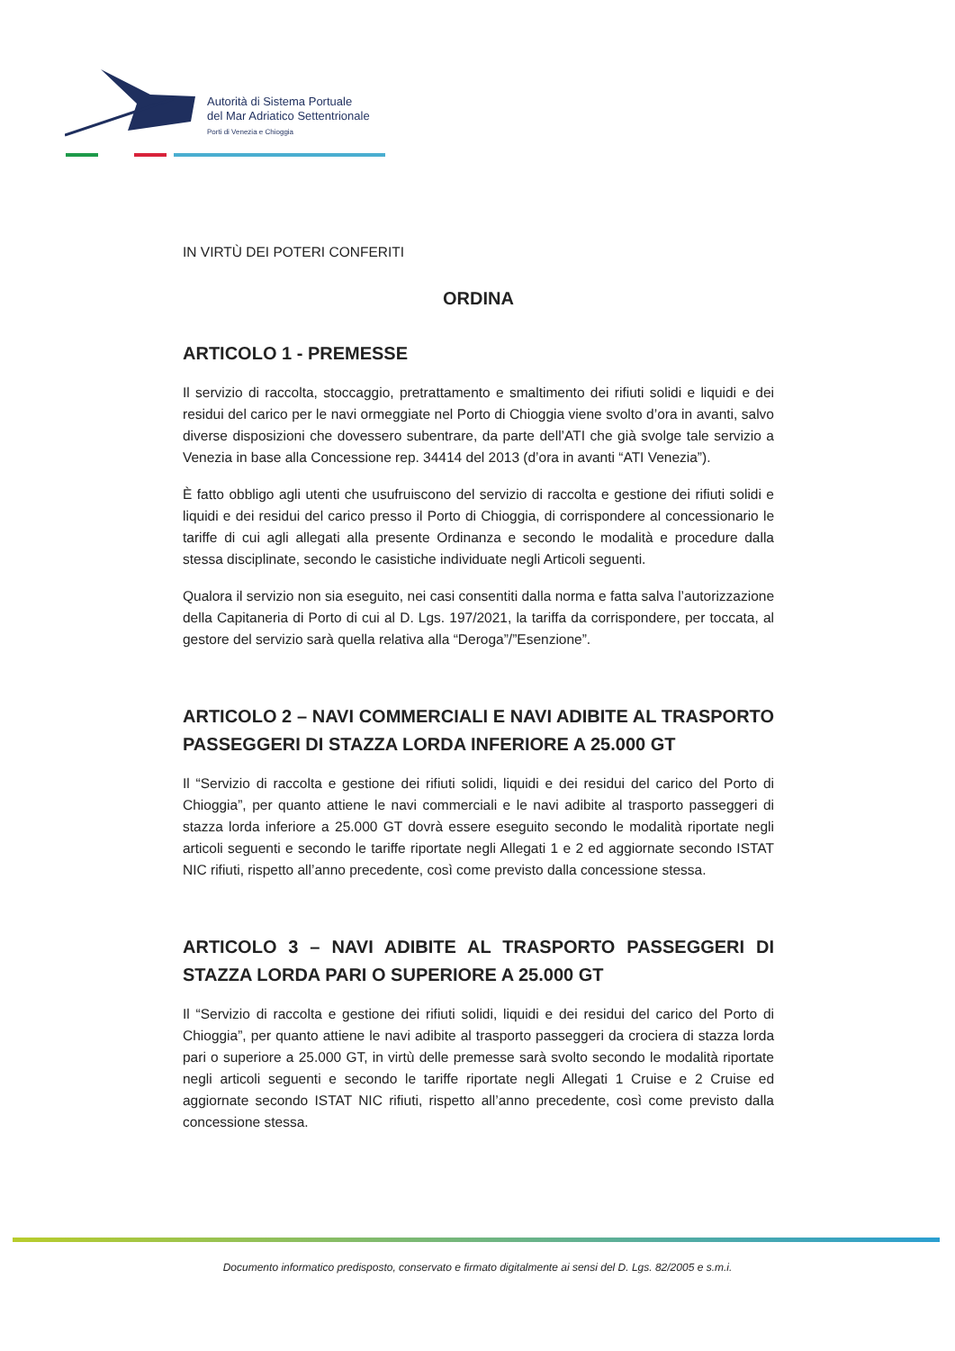Autorità di Sistema Portuale
del Mar Adriatico Settentrionale
Porti di Venezia e Chioggia
IN VIRTÙ DEI POTERI CONFERITI
ORDINA
ARTICOLO 1 - PREMESSE
Il servizio di raccolta, stoccaggio, pretrattamento e smaltimento dei rifiuti solidi e liquidi e dei residui del carico per le navi ormeggiate nel Porto di Chioggia viene svolto d’ora in avanti, salvo diverse disposizioni che dovessero subentrare, da parte dell’ATI che già svolge tale servizio a Venezia in base alla Concessione rep. 34414 del 2013 (d’ora in avanti “ATI Venezia”).
È fatto obbligo agli utenti che usufruiscono del servizio di raccolta e gestione dei rifiuti solidi e liquidi e dei residui del carico presso il Porto di Chioggia, di corrispondere al concessionario le tariffe di cui agli allegati alla presente Ordinanza e secondo le modalità e procedure dalla stessa disciplinate, secondo le casistiche individuate negli Articoli seguenti.
Qualora il servizio non sia eseguito, nei casi consentiti dalla norma e fatta salva l’autorizzazione della Capitaneria di Porto di cui al D. Lgs. 197/2021, la tariffa da corrispondere, per toccata, al gestore del servizio sarà quella relativa alla “Deroga”/”Esenzione”.
ARTICOLO 2 – NAVI COMMERCIALI E NAVI ADIBITE AL TRASPORTO PASSEGGERI DI STAZZA LORDA INFERIORE A 25.000 GT
Il “Servizio di raccolta e gestione dei rifiuti solidi, liquidi e dei residui del carico del Porto di Chioggia”, per quanto attiene le navi commerciali e le navi adibite al trasporto passeggeri di stazza lorda inferiore a 25.000 GT dovrà essere eseguito secondo le modalità riportate negli articoli seguenti e secondo le tariffe riportate negli Allegati 1 e 2 ed aggiornate secondo ISTAT NIC rifiuti, rispetto all’anno precedente, così come previsto dalla concessione stessa.
ARTICOLO 3 – NAVI ADIBITE AL TRASPORTO PASSEGGERI DI STAZZA LORDA PARI O SUPERIORE A 25.000 GT
Il “Servizio di raccolta e gestione dei rifiuti solidi, liquidi e dei residui del carico del Porto di Chioggia”, per quanto attiene le navi adibite al trasporto passeggeri da crociera di stazza lorda pari o superiore a 25.000 GT, in virtù delle premesse sarà svolto secondo le modalità riportate negli articoli seguenti e secondo le tariffe riportate negli Allegati 1 Cruise e 2 Cruise ed aggiornate secondo ISTAT NIC rifiuti, rispetto all’anno precedente, così come previsto dalla concessione stessa.
Documento informatico predisposto, conservato e firmato digitalmente ai sensi del D. Lgs. 82/2005 e s.m.i.